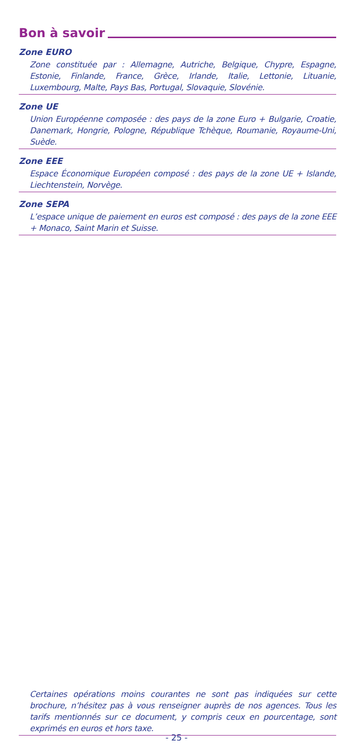Bon à savoir
Zone EURO
Zone constituée par : Allemagne, Autriche, Belgique, Chypre, Espagne, Estonie, Finlande, France, Grèce, Irlande, Italie, Lettonie, Lituanie, Luxembourg, Malte, Pays Bas, Portugal, Slovaquie, Slovénie.
Zone UE
Union Européenne composée : des pays de la zone Euro + Bulgarie, Croatie, Danemark, Hongrie, Pologne, République Tchèque, Roumanie, Royaume-Uni, Suède.
Zone EEE
Espace Économique Européen composé : des pays de la zone UE + Islande, Liechtenstein, Norvège.
Zone SEPA
L’espace unique de paiement en euros est composé : des pays de la zone EEE + Monaco, Saint Marin et Suisse.
Certaines opérations moins courantes ne sont pas indiquées sur cette brochure, n’hésitez pas à vous renseigner auprès de nos agences. Tous les tarifs mentionnés sur ce document, y compris ceux en pourcentage, sont exprimés en euros et hors taxe.
- 25 -